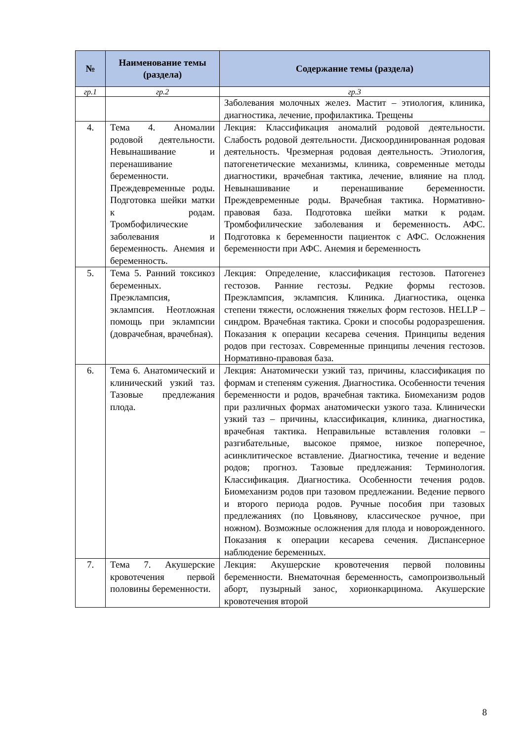| № | Наименование темы (раздела) | Содержание темы (раздела) |
| --- | --- | --- |
| гр.1 | гр.2 | гр.3 |
| | | Заболевания молочных желез. Мастит – этиология, клиника, диагностика, лечение, профилактика. Трещены |
| 4. | Тема 4. Аномалии родовой деятельности. Невынашивание и перенашивание беременности. Преждевременные роды. Подготовка шейки матки к родам. Тромбофилические заболевания и беременность. Анемия и беременность. | Лекция: Классификация аномалий родовой деятельности. Слабость родовой деятельности. Дискоординированная родовая деятельность. Чрезмерная родовая деятельность. Этиология, патогенетические механизмы, клиника, современные методы диагностики, врачебная тактика, лечение, влияние на плод. Невынашивание и перенашивание беременности. Преждевременные роды. Врачебная тактика. Нормативно-правовая база. Подготовка шейки матки к родам. Тромбофилические заболевания и беременность. АФС. Подготовка к беременности пациенток с АФС. Осложнения беременности при АФС. Анемия и беременность |
| 5. | Тема 5. Ранний токсикоз беременных. Преэклампсия, эклампсия. Неотложная помощь при эклампсии (доврачебная, врачебная). | Лекция: Определение, классификация гестозов. Патогенез гестозов. Ранние гестозы. Редкие формы гестозов. Преэклампсия, эклампсия. Клиника. Диагностика, оценка степени тяжести, осложнения тяжелых форм гестозов. HELLP – синдром. Врачебная тактика. Сроки и способы родоразрешения. Показания к операции кесарева сечения. Принципы ведения родов при гестозах. Современные принципы лечения гестозов. Нормативно-правовая база. |
| 6. | Тема 6. Анатомический и клинический узкий таз. Тазовые предлежания плода. | Лекция: Анатомически узкий таз, причины, классификация по формам и степеням сужения. Диагностика. Особенности течения беременности и родов, врачебная тактика. Биомеханизм родов при различных формах анатомически узкого таза. Клинически узкий таз – причины, классификация, клиника, диагностика, врачебная тактика. Неправильные вставления головки – разгибательные, высокое прямое, низкое поперечное, асинклитическое вставление. Диагностика, течение и ведение родов; прогноз. Тазовые предлежания: Терминология. Классификация. Диагностика. Особенности течения родов. Биомеханизм родов при тазовом предлежании. Ведение первого и второго периода родов. Ручные пособия при тазовых предлежаниях (по Цовьянову, классическое ручное, при ножном). Возможные осложнения для плода и новорожденного. Показания к операции кесарева сечения. Диспансерное наблюдение беременных. |
| 7. | Тема 7. Акушерские кровотечения первой половины беременности. | Лекция: Акушерские кровотечения первой половины беременности. Внематочная беременность, самопроизвольный аборт, пузырный занос, хорионкарцинома. Акушерские кровотечения второй |
8